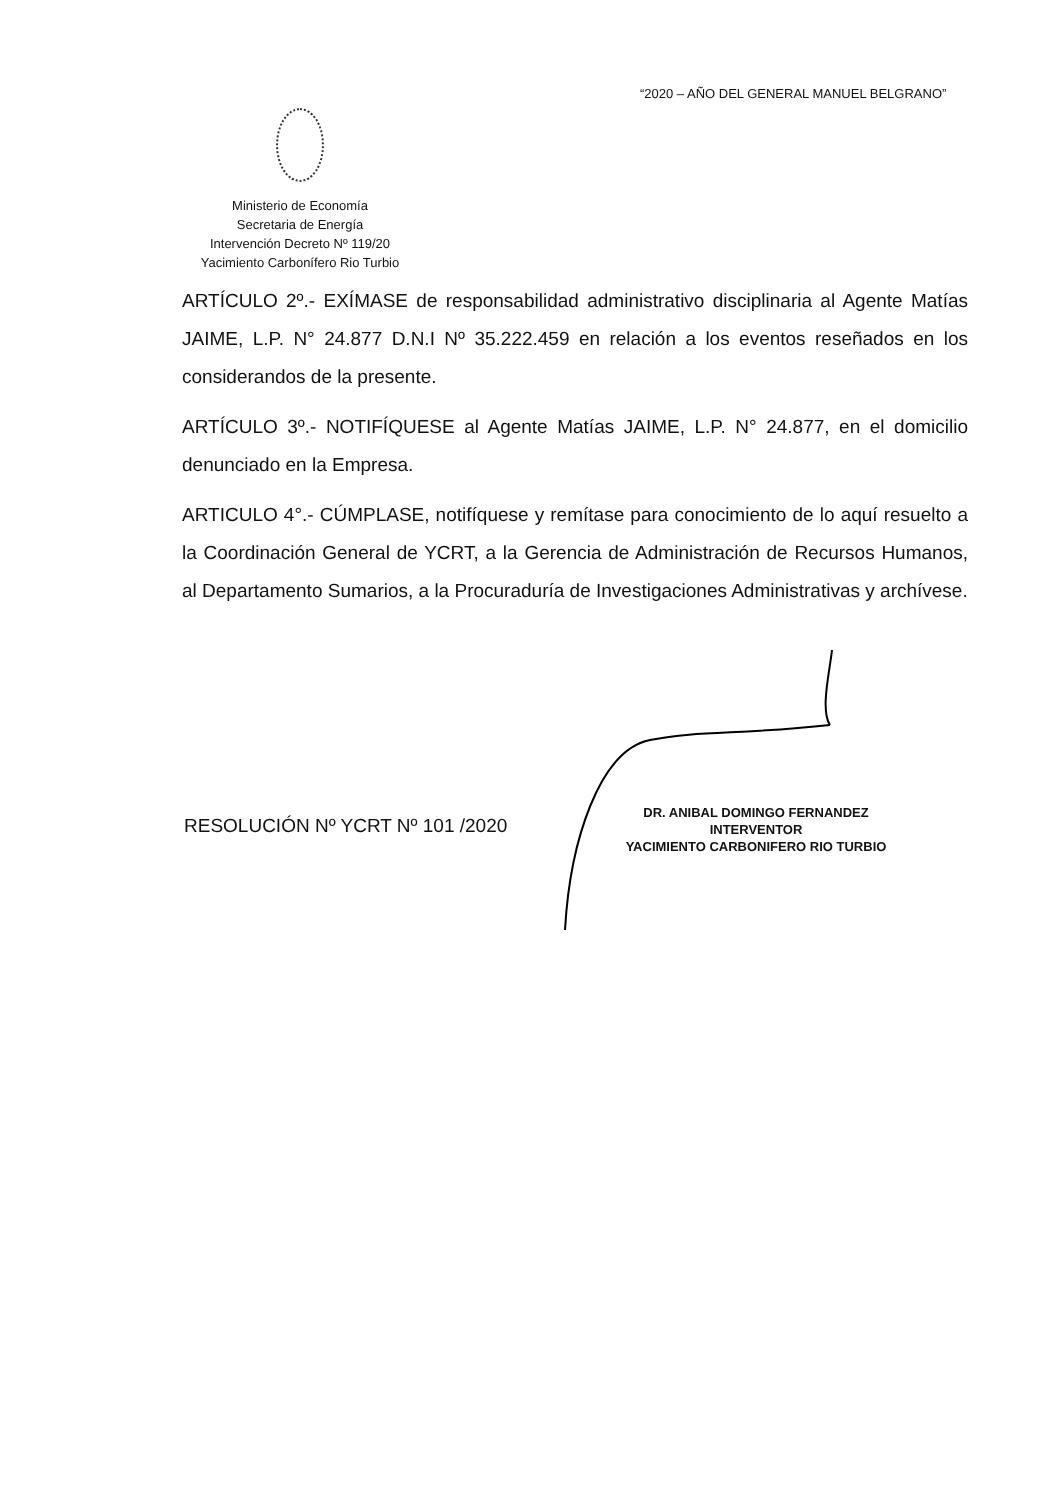“2020 – AÑO DEL GENERAL MANUEL BELGRANO”
Ministerio de Economía
Secretaria de Energía
Intervención Decreto Nº 119/20
Yacimiento Carbonífero Rio Turbio
ARTÍCULO 2º.- EXÍMASE de responsabilidad administrativo disciplinaria al Agente Matías JAIME, L.P. N° 24.877 D.N.I Nº 35.222.459 en relación a los eventos reseñados en los considerandos de la presente.
ARTÍCULO 3º.- NOTIFÍQUESE al Agente Matías JAIME, L.P. N° 24.877, en el domicilio denunciado en la Empresa.
ARTICULO 4°.- CÚMPLASE, notifíquese y remítase para conocimiento de lo aquí resuelto a la Coordinación General de YCRT, a la Gerencia de Administración de Recursos Humanos, al Departamento Sumarios, a la Procuraduría de Investigaciones Administrativas y archívese.
RESOLUCIÓN Nº YCRT Nº 101 /2020
DR. ANIBAL DOMINGO FERNANDEZ
INTERVENTOR
YACIMIENTO CARBONIFERO RIO TURBIO